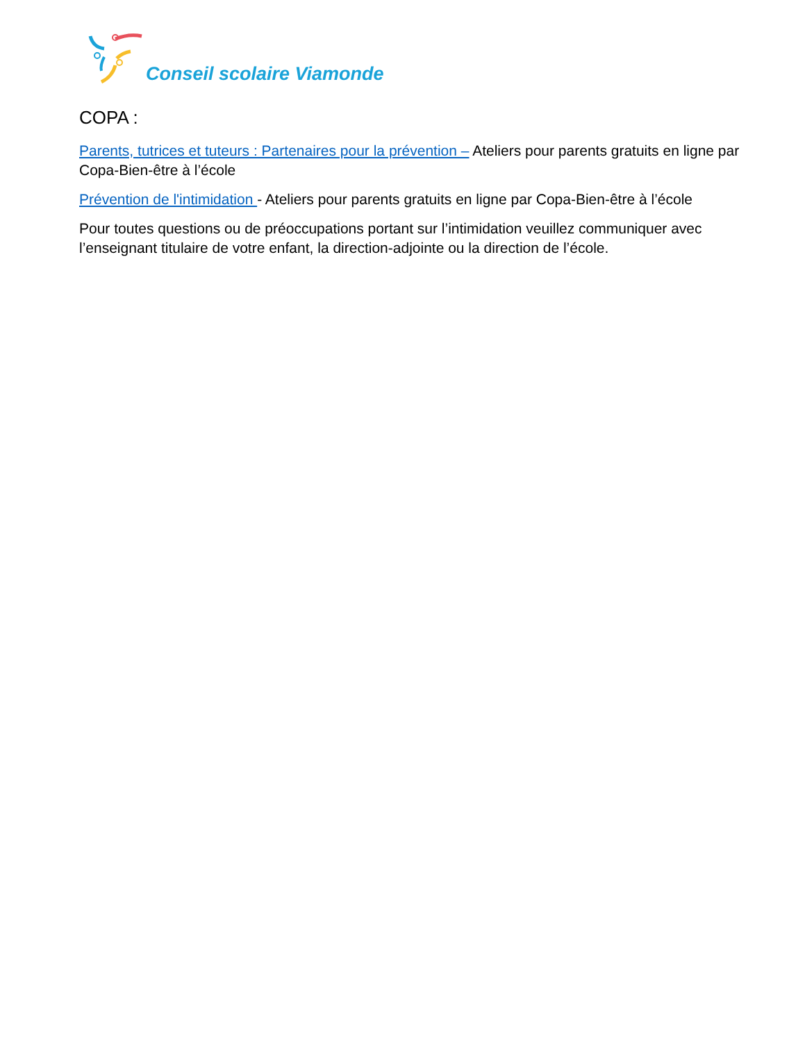Conseil scolaire Viamonde
COPA :
Parents, tutrices et tuteurs : Partenaires pour la prévention – Ateliers pour parents gratuits en ligne par Copa-Bien-être à l’école
Prévention de l'intimidation - Ateliers pour parents gratuits en ligne par Copa-Bien-être à l’école
Pour toutes questions ou de préoccupations portant sur l’intimidation veuillez communiquer avec l’enseignant titulaire de votre enfant, la direction-adjointe ou la direction de l’école.